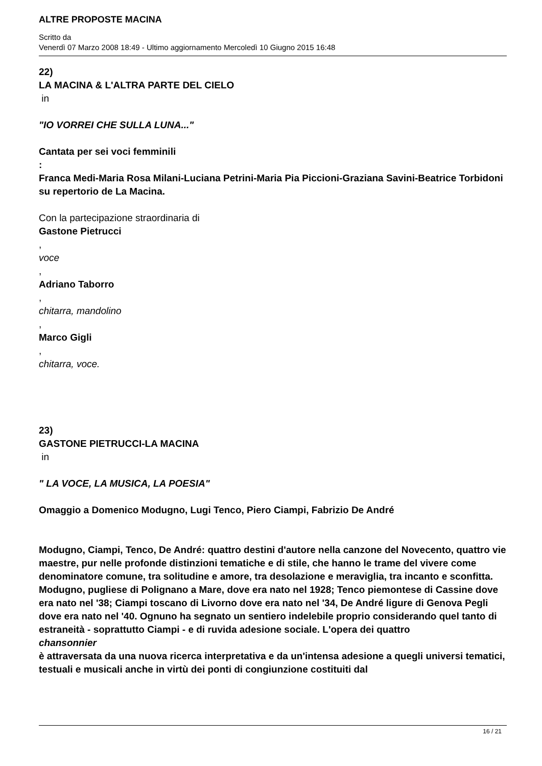ALTRE PROPOSTE MACINA
Scritto da
Venerdì 07 Marzo 2008 18:49 - Ultimo aggiornamento Mercoledì 10 Giugno 2015 16:48
22)
LA MACINA & L'ALTRA PARTE DEL CIELO
in
"IO VORREI CHE SULLA LUNA..."
Cantata per sei voci femminili
:
Franca Medi-Maria Rosa Milani-Luciana Petrini-Maria Pia Piccioni-Graziana Savini-Beatrice Torbidoni su repertorio de La Macina.
Con la partecipazione straordinaria di
Gastone Pietrucci
,
voce
,
Adriano Taborro
,
chitarra, mandolino
,
Marco Gigli
,
chitarra, voce.
23)
GASTONE PIETRUCCI-LA MACINA
in
" LA VOCE, LA MUSICA, LA POESIA"
Omaggio a Domenico Modugno, Lugi Tenco, Piero Ciampi, Fabrizio De André
Modugno, Ciampi, Tenco, De André: quattro destini d'autore nella canzone del Novecento, quattro vie maestre, pur nelle profonde distinzioni tematiche e di stile, che hanno le trame del vivere come denominatore comune, tra solitudine e amore, tra desolazione e meraviglia, tra incanto e sconfitta. Modugno, pugliese di Polignano a Mare, dove era nato nel 1928; Tenco piemontese di Cassine dove era nato nel '38; Ciampi toscano di Livorno dove era nato nel '34, De André ligure di Genova Pegli dove era nato nel '40. Ognuno ha segnato un sentiero indelebile proprio considerando quel tanto di estraneità - soprattutto Ciampi - e di ruvida adesione sociale. L'opera dei quattro
chansonnier
è attraversata da una nuova ricerca interpretativa e da un'intensa adesione a quegli universi tematici, testuali e musicali anche in virtù dei ponti di congiunzione costituiti dal
16 / 21